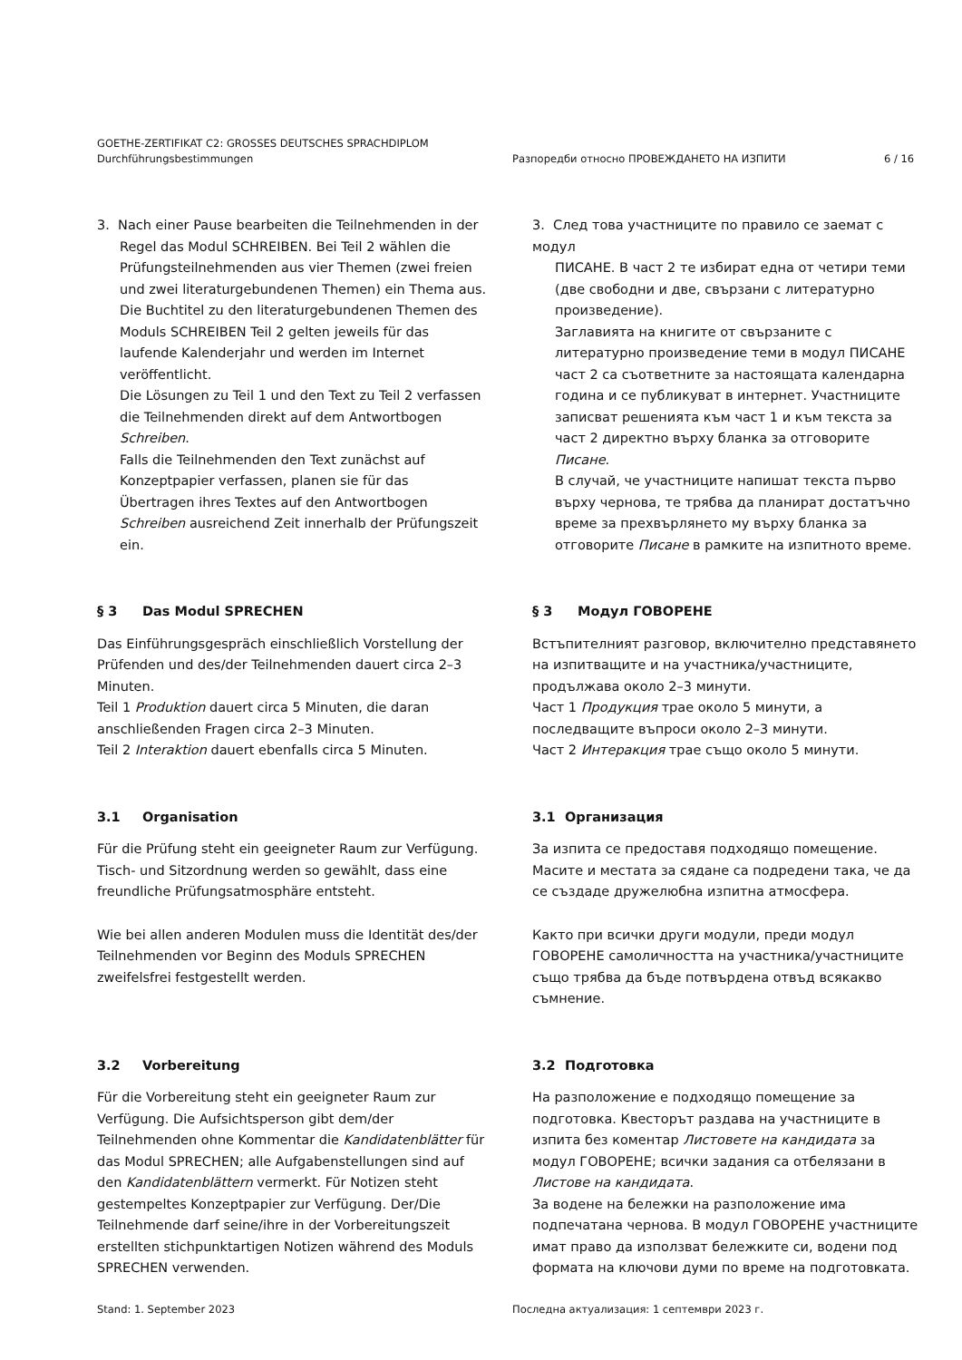GOETHE-ZERTIFIKAT C2: GROSSES DEUTSCHES SPRACHDIPLOM
Durchführungsbestimmungen Разпоредби относно ПРОВЕЖДАНЕТО НА ИЗПИТИ 6 / 16
3. Nach einer Pause bearbeiten die Teilnehmenden in der
Regel das Modul SCHREIBEN. Bei Teil 2 wählen die Prüfungsteilnehmenden aus vier Themen (zwei freien und zwei literaturgebundenen Themen) ein Thema aus.
Die Buchtitel zu den literaturgebundenen Themen des Moduls SCHREIBEN Teil 2 gelten jeweils für das laufende Kalenderjahr und werden im Internet veröffentlicht.
Die Lösungen zu Teil 1 und den Text zu Teil 2 verfassen die Teilnehmenden direkt auf dem Antwortbogen Schreiben.
Falls die Teilnehmenden den Text zunächst auf Konzeptpapier verfassen, planen sie für das Übertragen ihres Textes auf den Antwortbogen Schreiben ausreichend Zeit innerhalb der Prüfungszeit ein.
3. След това участниците по правило се заемат с модул
ПИСАНЕ. В част 2 те избират една от четири теми (две свободни и две, свързани с литературно произведение).
Заглавията на книгите от свързаните с литературно произведение теми в модул ПИСАНЕ част 2 са съответните за настоящата календарна година и се публикуват в интернет. Участниците записват решенията към част 1 и към текста за част 2 директно върху бланка за отговорите Писане.
В случай, че участниците напишат текста първо върху чернова, те трябва да планират достатъчно време за прехвърлянето му върху бланка за отговорите Писане в рамките на изпитното време.
§ 3 Das Modul SPRECHEN
Das Einführungsgespräch einschließlich Vorstellung der Prüfenden und des/der Teilnehmenden dauert circa 2–3 Minuten.
Teil 1 Produktion dauert circa 5 Minuten, die daran anschließenden Fragen circa 2–3 Minuten.
Teil 2 Interaktion dauert ebenfalls circa 5 Minuten.
§ 3 Модул ГОВОРЕНЕ
Встъпителният разговор, включително представянето на изпитващите и на участника/участниците, продължава около 2–3 минути.
Част 1 Продукция трае около 5 минути, а последващите въпроси около 2–3 минути.
Част 2 Интеракция трае също около 5 минути.
3.1 Organisation
Für die Prüfung steht ein geeigneter Raum zur Verfügung. Tisch- und Sitzordnung werden so gewählt, dass eine freundliche Prüfungsatmosphäre entsteht.
Wie bei allen anderen Modulen muss die Identität des/der Teilnehmenden vor Beginn des Moduls SPRECHEN zweifelsfrei festgestellt werden.
3.1 Организация
За изпита се предоставя подходящо помещение. Масите и местата за сядане са подредени така, че да се създаде дружелюбна изпитна атмосфера.
Както при всички други модули, преди модул ГОВОРЕНЕ самоличността на участника/участниците също трябва да бъде потвърдена отвъд всякакво съмнение.
3.2 Vorbereitung
Für die Vorbereitung steht ein geeigneter Raum zur Verfügung. Die Aufsichtsperson gibt dem/der Teilnehmenden ohne Kommentar die Kandidatenblätter für das Modul SPRECHEN; alle Aufgabenstellungen sind auf den Kandidatenblättern vermerkt. Für Notizen steht gestempeltes Konzeptpapier zur Verfügung. Der/Die Teilnehmende darf seine/ihre in der Vorbereitungszeit erstellten stichpunktartigen Notizen während des Moduls SPRECHEN verwenden.
3.2 Подготовка
На разположение е подходящо помещение за подготовка. Квесторът раздава на участниците в изпита без коментар Листовете на кандидата за модул ГОВОРЕНЕ; всички задания са отбелязани в Листове на кандидата.
За водене на бележки на разположение има подпечатана чернова. В модул ГОВОРЕНЕ участниците имат право да използват бележките си, водени под формата на ключови думи по време на подготовката.
Stand: 1. September 2023 Последна актуализация: 1 септември 2023 г.